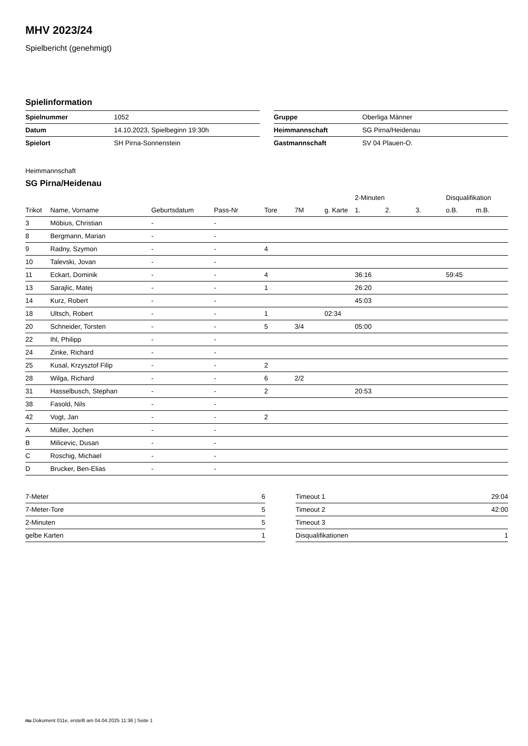MHV 2023/24
Spielbericht (genehmigt)
Spielinformation
| Spielnummer | 1052 |
| Datum | 14.10.2023, Spielbeginn 19:30h |
| Spielort | SH Pirna-Sonnenstein |
| Gruppe | Oberliga Männer |
| Heimmannschaft | SG Pirna/Heidenau |
| Gastmannschaft | SV 04 Plauen-O. |
Heimmannschaft
SG Pirna/Heidenau
| | | | | | | | 2-Minuten | | | Disqualifikation | |
| --- | --- | --- | --- | --- | --- | --- | --- | --- | --- | --- | --- |
| Trikot | Name, Vorname | Geburtsdatum | Pass-Nr | Tore | 7M | g. Karte | 1. | 2. | 3. | o.B. | m.B. |
| 3 | Möbius, Christian | - | - | | | | | | | | |
| 8 | Bergmann, Marian | - | - | | | | | | | | |
| 9 | Radny, Szymon | - | - | 4 | | | | | | | |
| 10 | Talevski, Jovan | - | - | | | | | | | | |
| 11 | Eckart, Dominik | - | - | 4 | | | 36:16 | | | 59:45 | |
| 13 | Sarajlic, Matej | - | - | 1 | | | 26:20 | | | | |
| 14 | Kurz, Robert | - | - | | | | 45:03 | | | | |
| 18 | Ultsch, Robert | - | - | 1 | | 02:34 | | | | | |
| 20 | Schneider, Torsten | - | - | 5 | 3/4 | | 05:00 | | | | |
| 22 | Ihl, Philipp | - | - | | | | | | | | |
| 24 | Zinke, Richard | - | - | | | | | | | | |
| 25 | Kusal, Krzysztof Filip | - | - | 2 | | | | | | | |
| 28 | Wilga, Richard | - | - | 6 | 2/2 | | | | | | |
| 31 | Hasselbusch, Stephan | - | - | 2 | | | 20:53 | | | | |
| 38 | Fasold, Nils | - | - | | | | | | | | |
| 42 | Vogt, Jan | - | - | 2 | | | | | | | |
| A | Müller, Jochen | - | - | | | | | | | | |
| B | Milicevic, Dusan | - | - | | | | | | | | |
| C | Roschig, Michael | - | - | | | | | | | | |
| D | Brucker, Ben-Elias | - | - | | | | | | | | |
| 7-Meter | 6 |
| 7-Meter-Tore | 5 |
| 2-Minuten | 5 |
| gelbe Karten | 1 |
| Timeout 1 | 29:04 |
| Timeout 2 | 42:00 |
| Timeout 3 | |
| Disqualifikationen | 1 |
nu.Dokument 011e, erstellt am 04.04.2025 11:36 | Seite 1